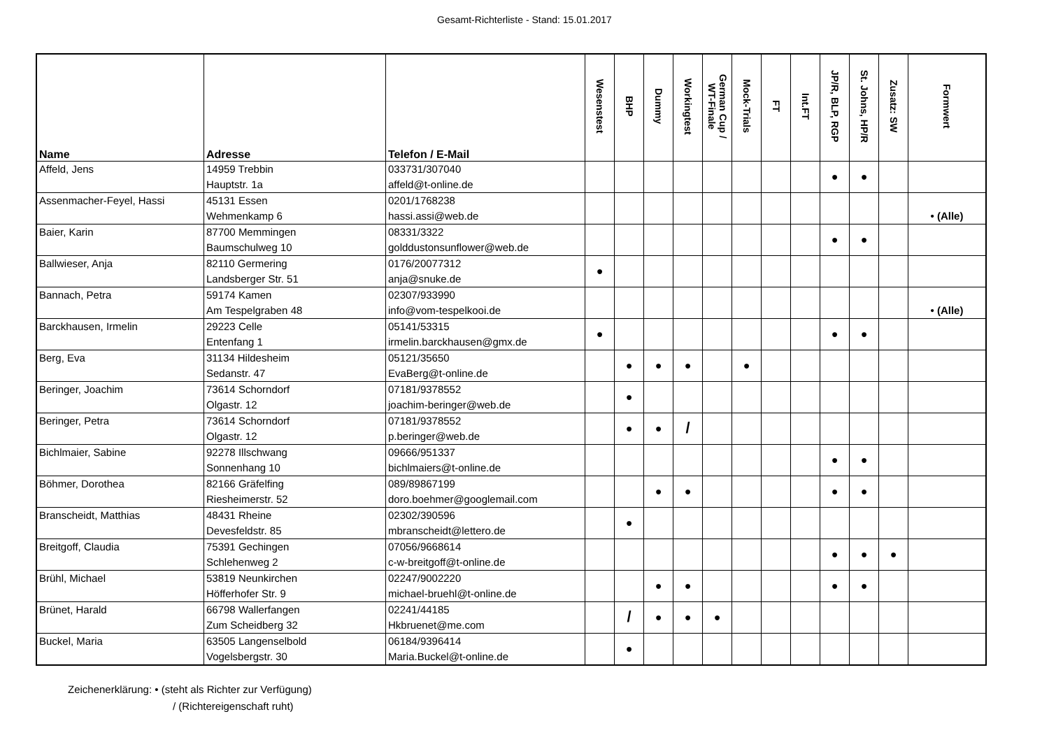Gesamt-Richterliste - Stand: 15.01.2017
| Name | Adresse | Telefon / E-Mail | Wesenstest | BHP | Dummy | Workingtest | German Cup / WT-Finale | Mock-Trials | FT | Int.FT | JP/R, BLP, RGP | St. Johns, HP/R | Zusatz: SW | Formwert |
| --- | --- | --- | --- | --- | --- | --- | --- | --- | --- | --- | --- | --- | --- | --- |
| Affeld, Jens | 14959 Trebbin Hauptstr. 1a | 033731/307040 affeld@t-online.de | | | | | | | | | ● | ● | | |
| Assenmacher-Feyel, Hassi | 45131 Essen Wehmenkamp 6 | 0201/1768238 hassi.assi@web.de | | | | | | | | | | | | • (Alle) |
| Baier, Karin | 87700 Memmingen Baumschulweg 10 | 08331/3322 golddustonsunflower@web.de | | | | | | | | | ● | ● | | |
| Ballwieser, Anja | 82110 Germering Landsberger Str. 51 | 0176/20077312 anja@snuke.de | ● | | | | | | | | | | | |
| Bannach, Petra | 59174 Kamen Am Tespelgraben 48 | 02307/933990 info@vom-tespelkooi.de | | | | | | | | | | | | • (Alle) |
| Barckhausen, Irmelin | 29223 Celle Entenfang 1 | 05141/53315 irmelin.barckhausen@gmx.de | ● | | | | | | | | ● | ● | | |
| Berg, Eva | 31134 Hildesheim Sedanstr. 47 | 05121/35650 EvaBerg@t-online.de | | ● | ● | ● | | ● | | | | | | |
| Beringer, Joachim | 73614 Schorndorf Olgastr. 12 | 07181/9378552 joachim-beringer@web.de | | ● | | | | | | | | | | |
| Beringer, Petra | 73614 Schorndorf Olgastr. 12 | 07181/9378552 p.beringer@web.de | | ● | ● | / | | | | | | | | |
| Bichlmaier, Sabine | 92278 Illschwang Sonnenhang 10 | 09666/951337 bichlmaiers@t-online.de | | | | | | | | | ● | ● | | |
| Böhmer, Dorothea | 82166 Gräfelfing Riesheimerstr. 52 | 089/89867199 doro.boehmer@googlemail.com | | | ● | ● | | | | | ● | ● | | |
| Branscheidt, Matthias | 48431 Rheine Devesfeldstr. 85 | 02302/390596 mbranscheidt@lettero.de | | ● | | | | | | | | | | |
| Breitgoff, Claudia | 75391 Gechingen Schlehenweg 2 | 07056/9668614 c-w-breitgoff@t-online.de | | | | | | | | | ● | ● | ● | |
| Brühl, Michael | 53819 Neunkirchen Höfferhofer Str. 9 | 02247/9002220 michael-bruehl@t-online.de | | | ● | ● | | | | | ● | ● | | |
| Brünet, Harald | 66798 Wallerfangen Zum Scheidberg 32 | 02241/44185 Hkbruenet@me.com | | / | ● | ● | ● | | | | | | | |
| Buckel, Maria | 63505 Langenselbold Vogelsbergstr. 30 | 06184/9396414 Maria.Buckel@t-online.de | | ● | | | | | | | | | | |
Zeichenerklärung: • (steht als Richter zur Verfügung)
/ (Richtereigenschaft ruht)